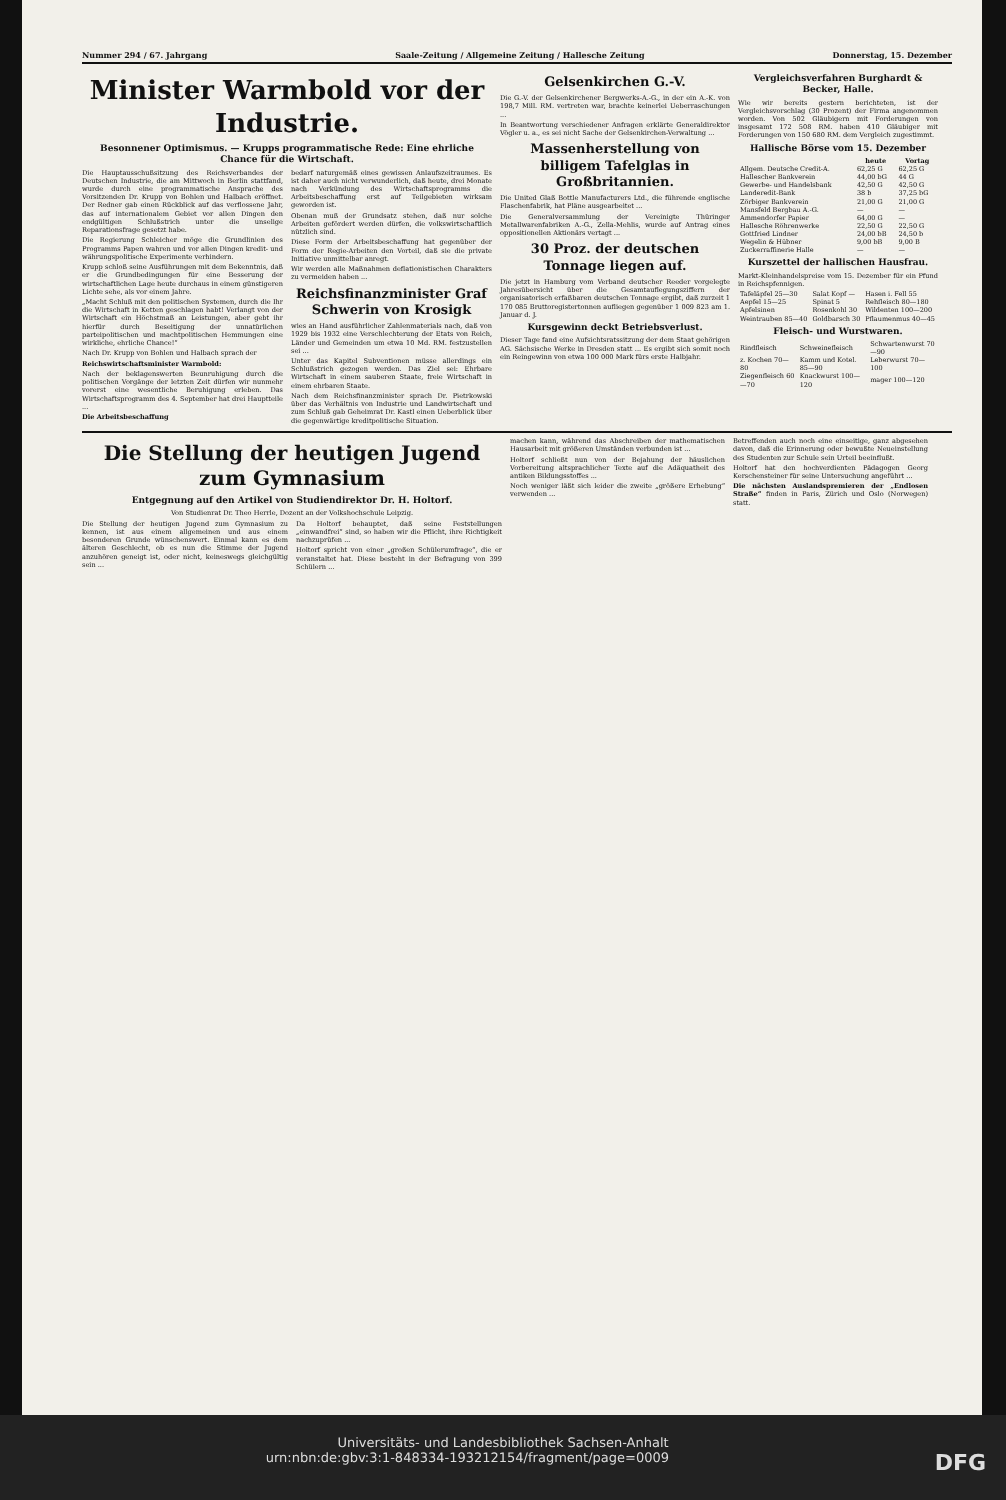Nummer 294 / 67. Jahrgang Saale-Zeitung / Allgemeine Zeitung / Hallesche Zeitung Donnerstag, 15. Dezember
Minister Warmbold vor der Industrie.
Besonnener Optimismus. — Krupps programmatische Rede: Eine ehrliche Chance für die Wirtschaft.
Die Hauptausschußsitzung des Reichsverbandes der Deutschen Industrie, die am Mittwoch in Berlin stattfand, wurde durch eine programmatische Ansprache des Vorsitzenden Dr. Krupp von Bohlen und Halbach eröffnet. Der Redner gab einen Rückblick auf das verflossene Jahr, das auf internationalem Gebiet vor allen Dingen den endgültigen Schlußstrich unter die unselige Reparationsfrage gesetzt habe.
Die Regierung Schleicher möge die Grundlinien des Programms Papen wahren und vor allen Dingen kredit- und währungspolitische Experimente verhindern.
Krupp schloß seine Ausführungen mit dem Bekenntnis, daß er die Grundbedingungen für eine Besserung der wirtschaftlichen Lage heute durchaus in einem günstigeren Lichte sehe, als vor einem Jahre.
„Macht Schluß mit den politischen Systemen, durch die Ihr die Wirtschaft in Ketten geschlagen habt! Verlangt von der Wirtschaft ein Höchstmaß an Leistungen, aber gebt ihr hierfür durch Beseitigung der unnatürlichen parteipolitischen und machtpolitischen Hemmungen eine wirkliche, ehrliche Chance!“
Nach Dr. Krupp von Bohlen und Halbach sprach der
Reichswirtschaftsminister Warmbold:
Nach der beklagenswerten Beunruhigung durch die politischen Vorgänge der letzten Zeit dürfen wir nunmehr vorerst eine wesentliche Beruhigung erleben. Das Wirtschaftsprogramm des 4. September hat drei Hauptteile ...
Die Arbeitsbeschaffung
bedarf naturgemäß eines gewissen Anlaufszeitraumes. Es ist daher auch nicht verwunderlich, daß heute, drei Monate nach Verkündung des Wirtschaftsprogramms die Arbeitsbeschaffung erst auf Teilgebieten wirksam geworden ist.
Obenan muß der Grundsatz stehen, daß nur solche Arbeiten gefördert werden dürfen, die volkswirtschaftlich nützlich sind.
Diese Form der Arbeitsbeschaffung hat gegenüber der Form der Regie-Arbeiten den Vorteil, daß sie die private Initiative unmittelbar anregt.
Wir werden alle Maßnahmen deflationistischen Charakters zu vermeiden haben ...
Reichsfinanzminister Graf Schwerin von Krosigk
wies an Hand ausführlicher Zahlenmaterials nach, daß von 1929 bis 1932 eine Verschlechterung der Etats von Reich, Länder und Gemeinden um etwa 10 Md. RM. festzustellen sei ...
Unter das Kapitel Subventionen müsse allerdings ein Schlußstrich gezogen werden. Das Ziel sei: Ehrbare Wirtschaft in einem sauberen Staate, freie Wirtschaft in einem ehrbaren Staate.
Nach dem Reichsfinanzminister sprach Dr. Pietrkowski über das Verhältnis von Industrie und Landwirtschaft und zum Schluß gab Geheimrat Dr. Kastl einen Ueberblick über die gegenwärtige kreditpolitische Situation.
Gelsenkirchen G.-V.
Die G.-V. der Gelsenkirchener Bergwerks-A.-G., in der ein A.-K. von 198,7 Mill. RM. vertreten war, brachte keinerlei Ueberraschungen ...
In Beantwortung verschiedener Anfragen erklärte Generaldirektor Vögler u. a., es sei nicht Sache der Gelsenkirchen-Verwaltung ...
Massenherstellung von billigem Tafelglas in Großbritannien.
Die United Glaß Bottle Manufacturers Ltd., die führende englische Flaschenfabrik, hat Pläne ausgearbeitet ...
Die Generalversammlung der Vereinigte Thüringer Metallwarenfabriken A.-G., Zella-Mehlis, wurde auf Antrag eines oppositionellen Aktionärs vertagt ...
30 Proz. der deutschen Tonnage liegen auf.
Die jetzt in Hamburg vom Verband deutscher Reeder vorgelegte Jahresübersicht über die Gesamtauflegungsziffern der organisatorisch erfaßbaren deutschen Tonnage ergibt, daß zurzeit 1 170 085 Bruttoregistertonnen aufliegen gegenüber 1 009 823 am 1. Januar d. J.
Kursgewinn deckt Betriebsverlust.
Dieser Tage fand eine Aufsichtsratssitzung der dem Staat gehörigen AG. Sächsische Werke in Dresden statt ... Es ergibt sich somit noch ein Reingewinn von etwa 100 000 Mark fürs erste Halbjahr.
Vergleichsverfahren Burghardt & Becker, Halle.
Wie wir bereits gestern berichteten, ist der Vergleichsvorschlag (30 Prozent) der Firma angenommen worden. Von 502 Gläubigern mit Forderungen von insgesamt 172 508 RM. haben 410 Gläubiger mit Forderungen von 150 680 RM. dem Vergleich zugestimmt.
Hallische Börse vom 15. Dezember
| | heute | Vortag |
| --- | --- | --- |
| Allgem. Deutsche Credit-A. | 62,25 G | 62,25 G |
| Hallescher Bankverein | 44,00 bG | 44 G |
| Gewerbe- und Handelsbank | 42,50 G | 42,50 G |
| Landeredit-Bank | 38 b | 37,25 bG |
| Zörbiger Bankverein | 21,00 G | 21,00 G |
| Mansfeld Bergbau A.-G. | — | — |
| Ammendorfer Papier | 64,00 G | — |
| Hallesche Röhrenwerke | 22,50 G | 22,50 G |
| Gottfried Lindner | 24,00 bB | 24,50 b |
| Wegelin & Hübner | 9,00 bB | 9,00 B |
| Zuckerraffinerie Halle | — | — |
Kurszettel der hallischen Hausfrau.
Markt-Kleinhandelspreise vom 15. Dezember für ein Pfund in Reichspfennigen.
| Tafeläpfel 25—30 | Salat Kopf — | Hasen i. Fell 55 |
| Aepfel 15—25 | Spinat 5 | Rehfleisch 80—180 |
| Apfelsinen | Rosenkohl 30 | Wildenten 100—200 |
| Weintrauben 85—40 | Goldbarsch 30 | Pflaumenmus 40—45 |
Fleisch- und Wurstwaren.
| Rindfleisch | Schweinefleisch | Schwartenwurst 70—90 |
| z. Kochen 70—80 | Kamm und Kotel. 85—90 | Leberwurst 70—100 |
| Ziegenfleisch 60—70 | Knackwurst 100—120 | mager 100—120 |
Die Stellung der heutigen Jugend zum Gymnasium
Entgegnung auf den Artikel von Studiendirektor Dr. H. Holtorf.
Von Studienrat Dr. Theo Herrle, Dozent an der Volkshochschule Leipzig.
Die Stellung der heutigen Jugend zum Gymnasium zu kennen, ist aus einem allgemeinen und aus einem besonderen Grunde wünschenswert. Einmal kann es dem älteren Geschlecht, ob es nun die Stimme der Jugend anzuhören geneigt ist, oder nicht, keineswegs gleichgültig sein ...
Da Holtorf behauptet, daß seine Feststellungen „einwandfrei“ sind, so haben wir die Pflicht, ihre Richtigkeit nachzuprüfen ...
Holtorf spricht von einer „großen Schülerumfrage“, die er veranstaltet hat. Diese besteht in der Befragung von 399 Schülern ...
machen kann, während das Abschreiben der mathematischen Hausarbeit mit größeren Umständen verbunden ist ...
Holtorf schließt nun von der Bejahung der häuslichen Vorbereitung altsprachlicher Texte auf die Adäquatheit des antiken Bildungsstoffes ...
Noch weniger läßt sich leider die zweite „größere Erhebung“ verwenden ...
Betreffenden auch noch eine einseitige, ganz abgesehen davon, daß die Erinnerung oder bewußte Neueinstellung des Studenten zur Schule sein Urteil beeinflußt.
Holtorf hat den hochverdienten Pädagogen Georg Kerschensteiner für seine Untersuchung angeführt ...
Die nächsten Auslandspremieren der „Endlosen Straße“ finden in Paris, Zürich und Oslo (Norwegen) statt.
Universitäts- und Landesbibliothek Sachsen-Anhalt
urn:nbn:de:gbv:3:1-848334-193212154/fragment/page=0009 DFG